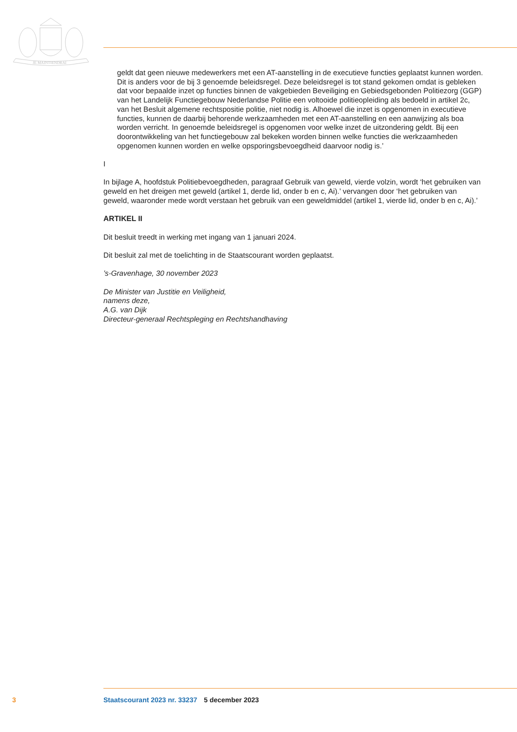JE MAINTIENDRAI
geldt dat geen nieuwe medewerkers met een AT-aanstelling in de executieve functies geplaatst kunnen worden.
Dit is anders voor de bij 3 genoemde beleidsregel. Deze beleidsregel is tot stand gekomen omdat is gebleken dat voor bepaalde inzet op functies binnen de vakgebieden Beveiliging en Gebiedsge­bonden Politiezorg (GGP) van het Landelijk Functiegebouw Nederlandse Politie een voltooide politieopleiding als bedoeld in artikel 2c, van het Besluit algemene rechtspositie politie, niet nodig is. Alhoewel die inzet is opgenomen in executieve functies, kunnen de daarbij behorende werkzaamheden met een AT-aanstelling en een aanwijzing als boa worden verricht. In genoemde beleidsregel is opgenomen voor welke inzet de uitzondering geldt. Bij een doorontwikkeling van het functiegebouw zal bekeken worden binnen welke functies die werkzaamheden opgenomen kunnen worden en welke opsporingsbevoegdheid daarvoor nodig is.’
I
In bijlage A, hoofdstuk Politiebevoegdheden, paragraaf Gebruik van geweld, vierde volzin, wordt ‘het gebruiken van geweld en het dreigen met geweld (artikel 1, derde lid, onder b en c, Ai).’ vervangen door ‘het gebruiken van geweld, waaronder mede wordt verstaan het gebruik van een geweldmiddel (artikel 1, vierde lid, onder b en c, Ai).’
ARTIKEL II
Dit besluit treedt in werking met ingang van 1 januari 2024.
Dit besluit zal met de toelichting in de Staatscourant worden geplaatst.
’s-Gravenhage, 30 november 2023
De Minister van Justitie en Veiligheid,
namens deze,
A.G. van Dijk
Directeur-generaal Rechtspleging en Rechtshandhaving
3 Staatscourant 2023 nr. 33237 5 december 2023